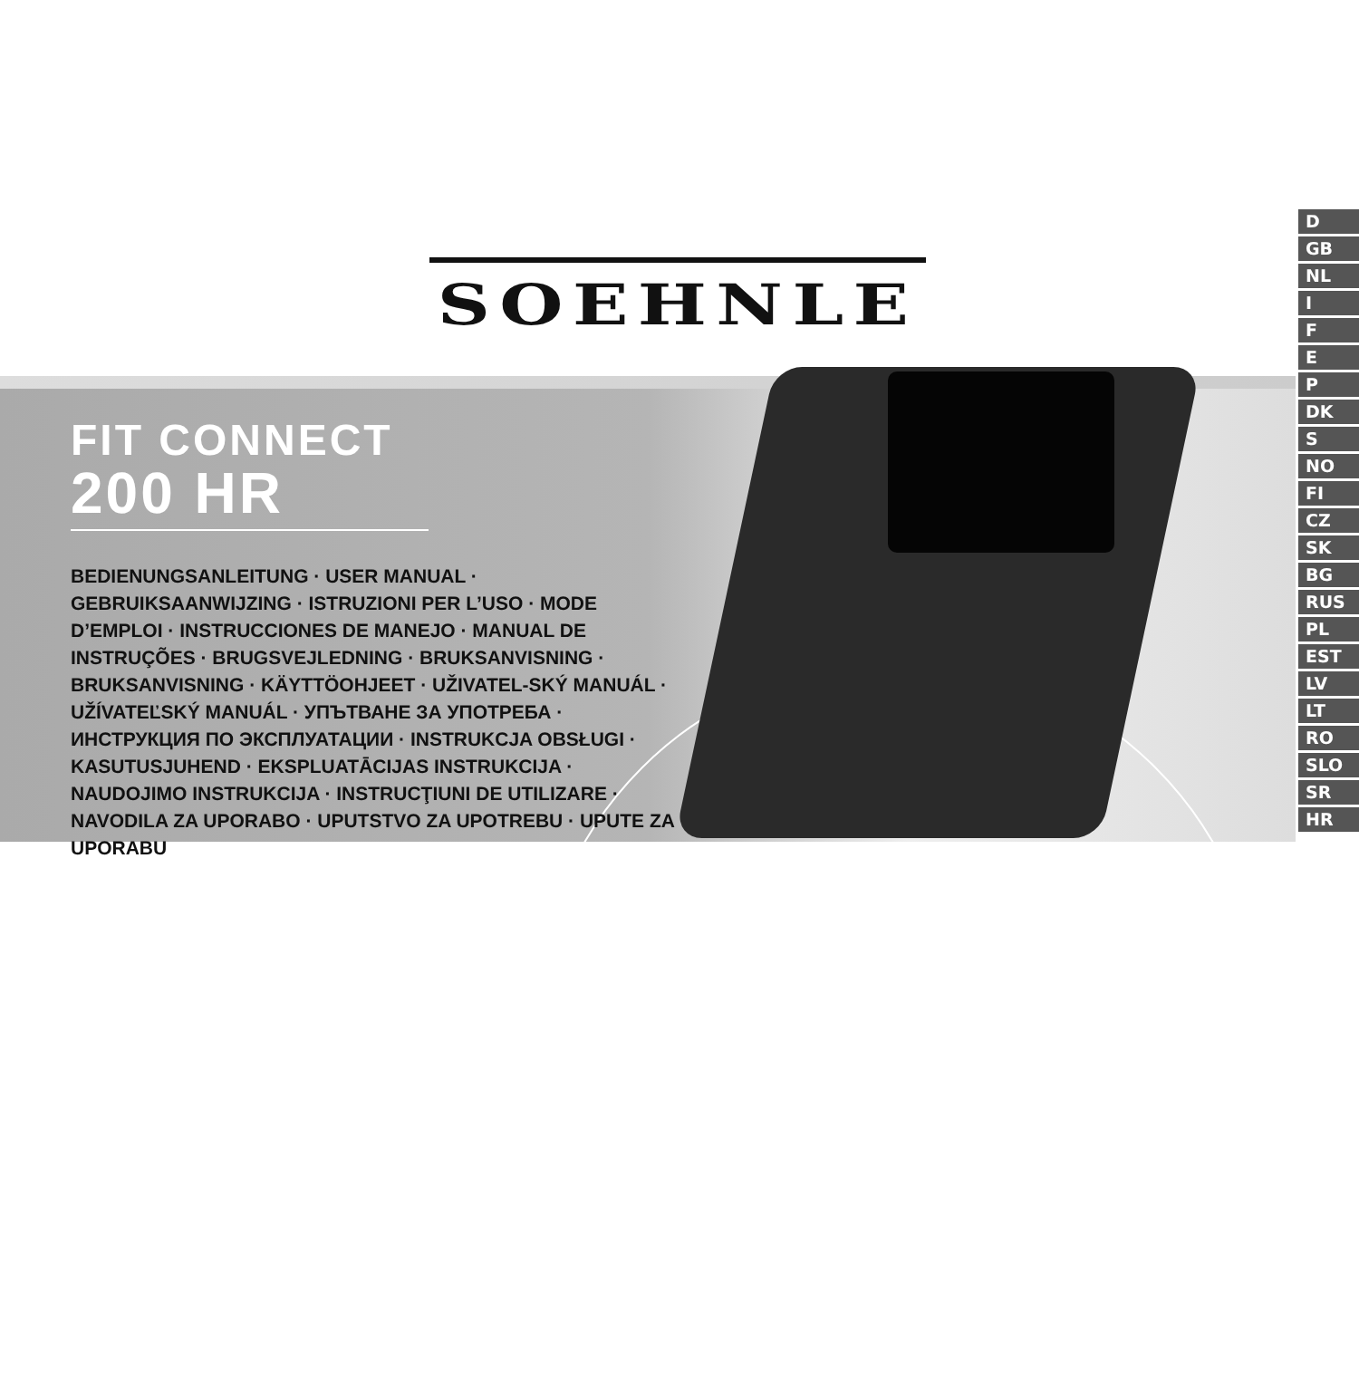SOEHNLE
FIT CONNECT
200 HR
BEDIENUNGSANLEITUNG · USER MANUAL · GEBRUIKSAANWIJZING · ISTRUZIONI PER L’USO · MODE D’EMPLOI · INSTRUCCIONES DE MANEJO · MANUAL DE INSTRUÇÕES · BRUGSVEJLEDNING · BRUKSANVISNING · BRUKSANVISNING · KÄYTTÖOHJEET · UŽIVATEL-SKÝ MANUÁL · UŽÍVATEĽSKÝ MANUÁL · УПЪТВАНЕ ЗА УПОТРЕБА · ИНСТРУКЦИЯ ПО ЭКСПЛУАТАЦИИ · INSTRUKCJA OBSŁUGI · KASUTUSJUHEND · EKSPLUATĀCIJAS INSTRUKCIJA · NAUDOJIMO INSTRUKCIJA · INSTRUCŢIUNI DE UTILIZARE · NAVODILA ZA UPORABO · UPUTSTVO ZA UPOTREBU · UPUTE ZA UPORABU
D
GB
NL
I
F
E
P
DK
S
NO
FI
CZ
SK
BG
RUS
PL
EST
LV
LT
RO
SLO
SR
HR